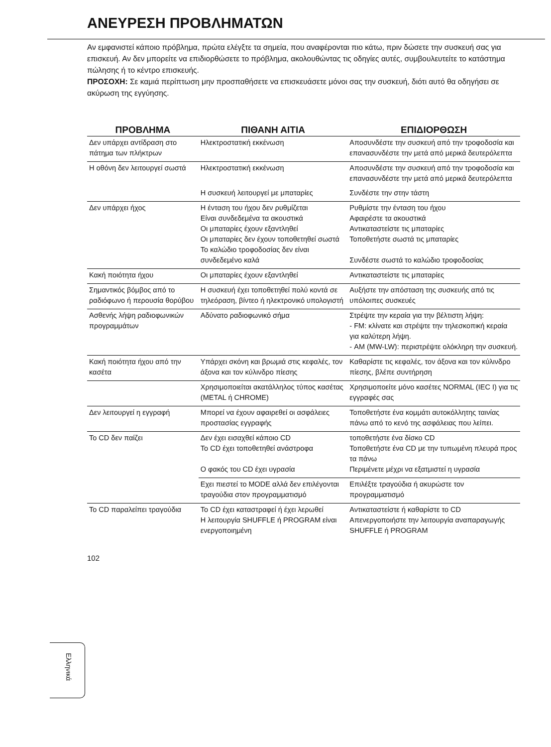ΑΝΕΥΡΕΣΗ ΠΡΟΒΛΗΜΑΤΩΝ
Αν εμφανιστεί κάποιο πρόβλημα, πρώτα ελέγξτε τα σημεία, που αναφέρονται πιο κάτω, πριν δώσετε την συσκευή σας για επισκευή. Αν δεν μπορείτε να επιδιορθώσετε το πρόβλημα, ακολουθώντας τις οδηγίες αυτές, συμβουλευτείτε το κατάστημα πώλησης ή το κέντρο επισκευής.
ΠΡΟΣΟΧΗ: Σε καμιά περίπτωση μην προσπαθήσετε να επισκευάσετε μόνοι σας την συσκευή, διότι αυτό θα οδηγήσει σε ακύρωση της εγγύησης.
| ΠΡΟΒΛΗΜΑ | ΠΙΘΑΝΗ ΑΙΤΙΑ | ΕΠΙΔΙΟΡΘΩΣΗ |
| --- | --- | --- |
| Δεν υπάρχει αντίδραση στο πάτημα των πλήκτρων | Ηλεκτροστατική εκκένωση | Αποσυνδέστε την συσκευή από την τροφοδοσία και επανασυνδέστε την μετά από μερικά δευτερόλεπτα |
| Η οθόνη δεν λειτουργεί σωστά | Ηλεκτροστατική εκκένωση | Αποσυνδέστε την συσκευή από την τροφοδοσία και επανασυνδέστε την μετά από μερικά δευτερόλεπτα |
| | Η συσκευή λειτουργεί με μπαταρίες | Συνδέστε την στην τάστη |
| Δεν υπάρχει ήχος | Η ένταση του ήχου δεν ρυθμίζεται Είναι συνδεδεμένα τα ακουστικά Οι μπαταρίες έχουν εξαντληθεί Οι μπαταρίες δεν έχουν τοποθετηθεί σωστά Το καλώδιο τροφοδοσίας δεν είναι συνδεδεμένο καλά | Ρυθμίστε την ένταση του ήχου Αφαιρέστε τα ακουστικά Αντικαταστείστε τις μπαταρίες Τοποθετήστε σωστά τις μπαταρίες Συνδέστε σωστά το καλώδιο τροφοδοσίας |
| Κακή ποιότητα ήχου | Οι μπαταρίες έχουν εξαντληθεί | Αντικαταστείστε τις μπαταρίες |
| Σημαντικός βόμβος από το ραδιόφωνο ή περουσία θορύβου | Η συσκευή έχει τοποθετηθεί πολύ κοντά σε τηλεόραση, βίντεο ή ηλεκτρονικό υπολογιστή | Αυξήστε την απόσταση της συσκευής από τις υπόλοιπες συσκευές |
| Ασθενής λήψη ραδιοφωνικών προγραμμάτων | Αδύνατο ραδιοφωνικό σήμα | Στρέψτε την κεραία για την βέλτιστη λήψη: - FM: κλίνατε και στρέψτε την τηλεσκοπική κεραία για καλύτερη λήψη. - AM (MW-LW): περιστρέψτε ολόκληρη την συσκευή. |
| Κακή ποιότητα ήχου από την κασέτα | Υπάρχει σκόνη και βρωμιά στις κεφαλές, τον άξονα και τον κύλινδρο πίεσης | Καθαρίστε τις κεφαλές, τον άξονα και τον κύλινδρο πίεσης, βλέπε συντήρηση |
| | Χρησιμοποιείται ακατάλληλος τύπος κασέτας (METAL ή CHROME) | Χρησιμοποείτε μόνο κασέτες NORMAL (IEC I) για τις εγγραφές σας |
| Δεν λειτουργεί η εγγραφή | Μπορεί να έχουν αφαιρεθεί οι ασφάλειες προστασίας εγγραφής | Τοποθετήστε ένα κομμάτι αυτοκόλλητης ταινίας πάνω από το κενό της ασφάλειας που λείπει. |
| Το CD δεν παίζει | Δεν έχει εισαχθεί κάποιο CD Το CD έχει τοποθετηθεί ανάστροφα Ο φακός του CD έχει υγρασία | τοποθετήστε ένα δίσκο CD Τοποθετήστε ένα CD με την τυπωμένη πλευρά προς τα πάνω Περιμένετε μέχρι να εξατμιστεί η υγρασία |
| | Εχει πιεστεί το MODE αλλά δεν επιλέγονται τραγούδια στον προγραμματισμό | Επιλέξτε τραγούδια ή ακυρώστε τον προγραμματισμό |
| Το CD παραλείπει τραγούδια | Το CD έχει καταστραφεί ή έχει λερωθεί Η λειτουργία SHUFFLE ή PROGRAM είναι ενεργοποιημένη | Αντικαταστείστε ή καθαρίστε το CD Απενεργοποιήστε την λειτουργία αναπαραγωγής SHUFFLE ή PROGRAM |
102
Ελληνικά